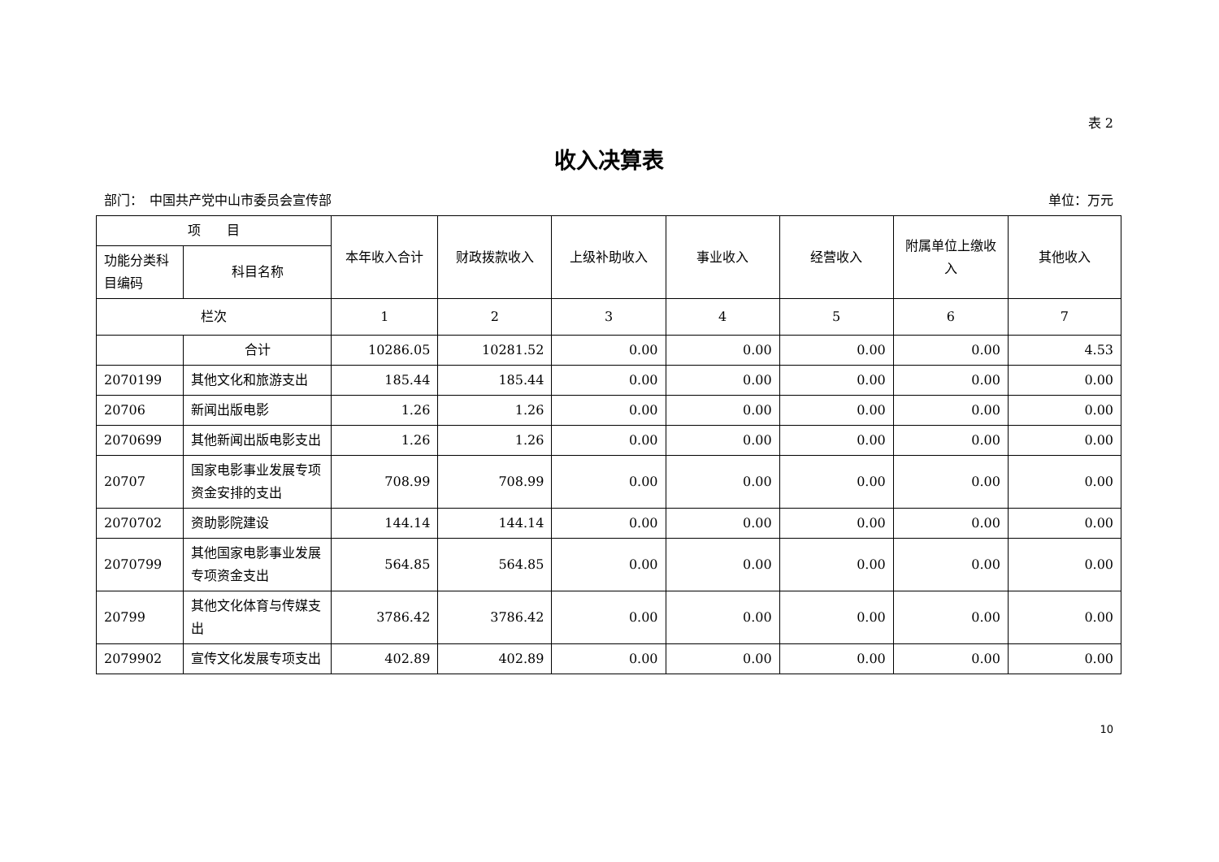表 2
收入决算表
部门：　中国共产党中山市委员会宣传部 单位：万元
| 项 目 | | 本年收入合计 | 财政拨款收入 | 上级补助收入 | 事业收入 | 经营收入 | 附属单位上缴收入 | 其他收入 |
| --- | --- | --- | --- | --- | --- | --- | --- | --- |
| 功能分类科目编码 | 科目名称 | | | | | | | |
| 栏次 | | 1 | 2 | 3 | 4 | 5 | 6 | 7 |
| | 合计 | 10286.05 | 10281.52 | 0.00 | 0.00 | 0.00 | 0.00 | 4.53 |
| 2070199 | 其他文化和旅游支出 | 185.44 | 185.44 | 0.00 | 0.00 | 0.00 | 0.00 | 0.00 |
| 20706 | 新闻出版电影 | 1.26 | 1.26 | 0.00 | 0.00 | 0.00 | 0.00 | 0.00 |
| 2070699 | 其他新闻出版电影支出 | 1.26 | 1.26 | 0.00 | 0.00 | 0.00 | 0.00 | 0.00 |
| 20707 | 国家电影事业发展专项资金安排的支出 | 708.99 | 708.99 | 0.00 | 0.00 | 0.00 | 0.00 | 0.00 |
| 2070702 | 资助影院建设 | 144.14 | 144.14 | 0.00 | 0.00 | 0.00 | 0.00 | 0.00 |
| 2070799 | 其他国家电影事业发展专项资金支出 | 564.85 | 564.85 | 0.00 | 0.00 | 0.00 | 0.00 | 0.00 |
| 20799 | 其他文化体育与传媒支出 | 3786.42 | 3786.42 | 0.00 | 0.00 | 0.00 | 0.00 | 0.00 |
| 2079902 | 宣传文化发展专项支出 | 402.89 | 402.89 | 0.00 | 0.00 | 0.00 | 0.00 | 0.00 |
10